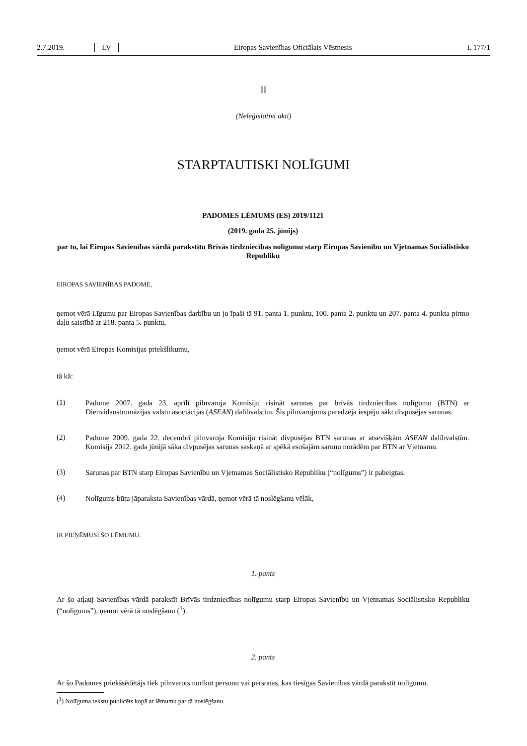2.7.2019. LV Eiropas Savienības Oficiālais Vēstnesis L 177/1
II
(Neleģislatīvi akti)
STARPTAUTISKI NOLĪGUMI
PADOMES LĒMUMS (ES) 2019/1121
(2019. gada 25. jūnijs)
par to, lai Eiropas Savienības vārdā parakstītu Brīvās tirdzniecības nolīgumu starp Eiropas Savienību un Vjetnamas Sociālistisko Republiku
EIROPAS SAVIENĪBAS PADOME,
ņemot vērā Līgumu par Eiropas Savienības darbību un jo īpaši tā 91. panta 1. punktu, 100. panta 2. punktu un 207. panta 4. punkta pirmo daļu saistībā ar 218. panta 5. punktu,
ņemot vērā Eiropas Komisijas priekšlikumu,
tā kā:
(1)
Padome 2007. gada 23. aprīlī pilnvaroja Komisiju risināt sarunas par brīvās tirdzniecības nolīgumu (BTN) ar Dienvidaustrumāzijas valstu asociācijas (ASEAN) dalībvalstīm. Šis pilnvarojums paredzēja iespēju sākt divpusējas sarunas.
(2)
Padome 2009. gada 22. decembrī pilnvaroja Komisiju risināt divpusējas BTN sarunas ar atsevišķām ASEAN dalībvalstīm. Komisija 2012. gada jūnijā sāka divpusējas sarunas saskaņā ar spēkā esošajām sarunu norādēm par BTN ar Vjetnamu.
(3)
Sarunas par BTN starp Eiropas Savienību un Vjetnamas Sociālistisko Republiku (“nolīgums”) ir pabeigtas.
(4)
Nolīgums būtu jāparaksta Savienības vārdā, ņemot vērā tā noslēgšanu vēlāk,
IR PIEŅĒMUSI ŠO LĒMUMU.
1. pants
Ar šo atļauj Savienības vārdā parakstīt Brīvās tirdzniecības nolīgumu starp Eiropas Savienību un Vjetnamas Sociālistisko Republiku (“nolīgums”), ņemot vērā tā noslēgšanu (<sup>1</sup>).
2. pants
Ar šo Padomes priekšsēdētājs tiek pilnvarots norīkot personu vai personas, kas tiesīgas Savienības vārdā parakstīt nolīgumu.
(<sup>1</sup>) Nolīguma tekstu publicēts kopā ar lēmumu par tā noslēgšanu.